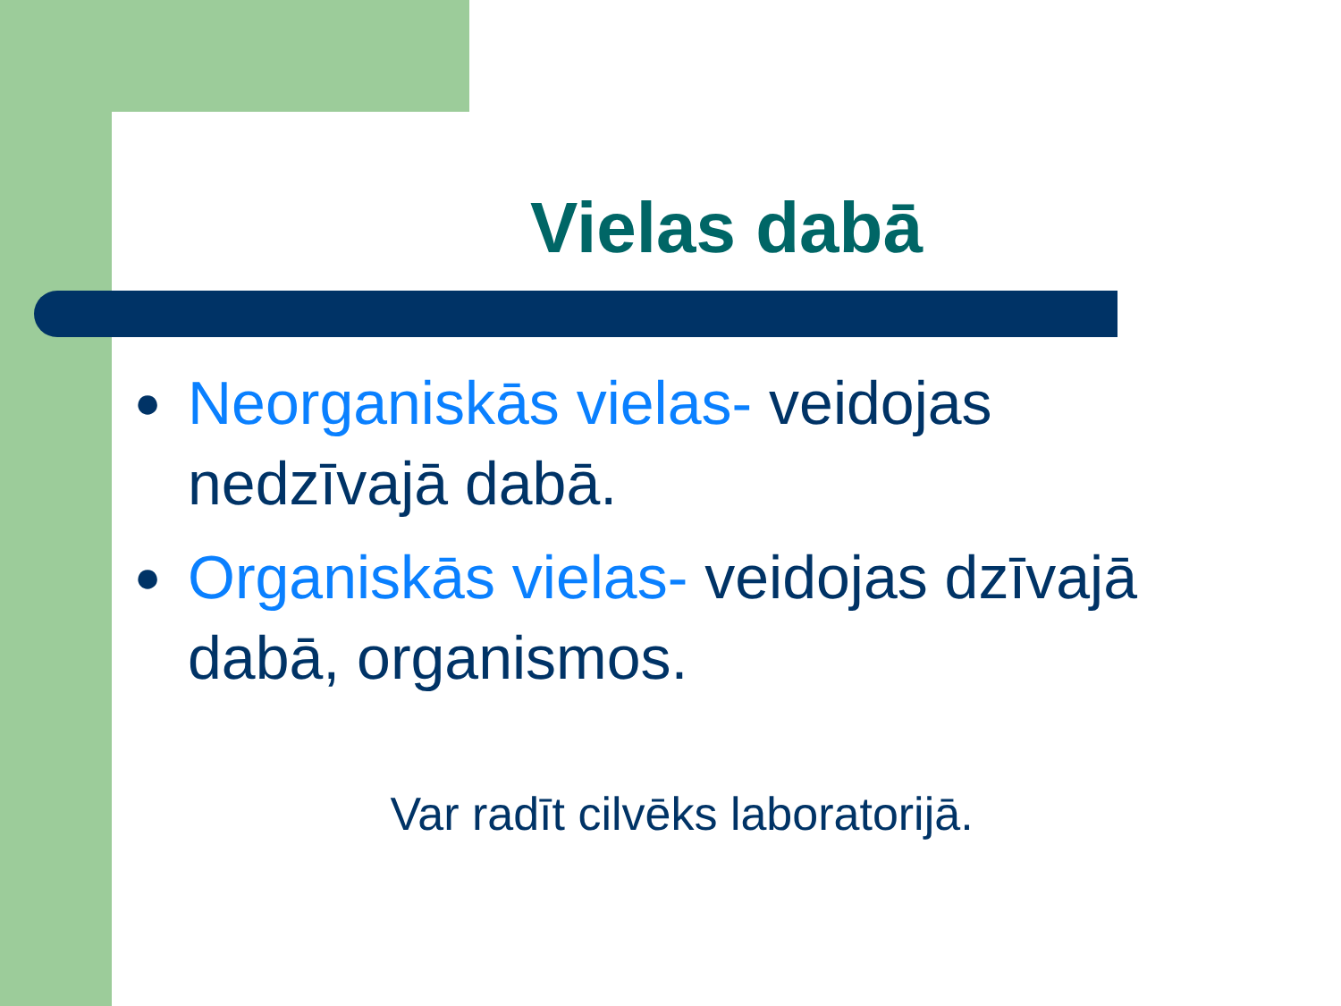Vielas dabā
● Neorganiskās vielas- veidojas nedzīvajā dabā.
● Organiskās vielas- veidojas dzīvajā dabā, organismos.
Var radīt cilvēks laboratorijā.